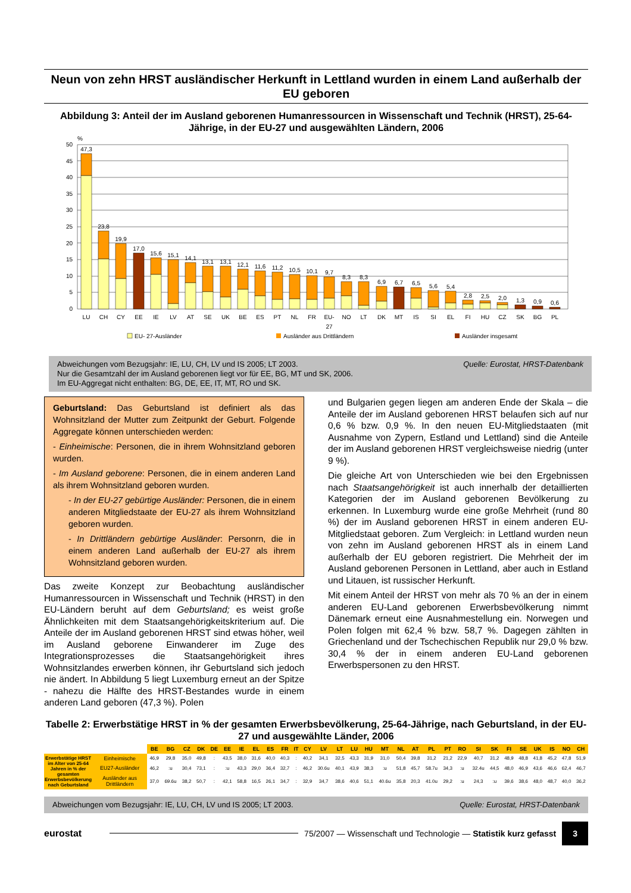Neun von zehn HRST ausländischer Herkunft in Lettland wurden in einem Land außerhalb der EU geboren
Abbildung 3: Anteil der im Ausland geborenen Humanressourcen in Wissenschaft und Technik (HRST), 25-64-Jährige, in der EU-27 und ausgewählten Ländern, 2006
%
50
45
40
35
30
25
20
15
10
5
0
47,3
23,8
19,9
17,0
15,6
15,1
14,1
13,1
13,1
12,1
11,6
11,2
10,5
10,1
9,7
8,3
8,3
6,9
6,7
6,5
5,6
5,4
2,8
2,5
2,0
1,3
0,9
0,6
LU
CH
CY
EE
IE
LV
AT
SE
UK
BE
ES
PT
NL
FR
EU-
27
NO
LT
DK
MT
IS
SI
EL
FI
HU
CZ
SK
BG
PL
EU- 27-Ausländer
Ausländer aus Drittländern
Ausländer insgesamt
Quelle: Eurostat, HRST-Datenbank Abweichungen vom Bezugsjahr: IE, LU, CH, LV und IS 2005; LT 2003.
Nur die Gesamtzahl der im Ausland geborenen liegt vor für EE, BG, MT und SK, 2006.
Im EU-Aggregat nicht enthalten: BG, DE, EE, IT, MT, RO und SK.
Geburtsland: Das Geburtsland ist definiert als das Wohnsitzland der Mutter zum Zeitpunkt der Geburt. Folgende Aggregate können unterschieden werden:
- Einheimische: Personen, die in ihrem Wohnsitzland geboren wurden.
- Im Ausland geborene: Personen, die in einem anderen Land als ihrem Wohnsitzland geboren wurden.
- In der EU-27 gebürtige Ausländer: Personen, die in einem anderen Mitgliedstaate der EU-27 als ihrem Wohnsitzland geboren wurden.
- In Drittländern gebürtige Ausländer: Personrn, die in einem anderen Land außerhalb der EU-27 als ihrem Wohnsitzland geboren wurden.
Das zweite Konzept zur Beobachtung ausländischer Humanressourcen in Wissenschaft und Technik (HRST) in den EU-Ländern beruht auf dem Geburtsland; es weist große Ähnlichkeiten mit dem Staatsangehörigkeitskriterium auf. Die Anteile der im Ausland geborenen HRST sind etwas höher, weil im Ausland geborene Einwanderer im Zuge des Integrationsprozesses die Staatsangehörigkeit ihres Wohnsitzlandes erwerben können, ihr Geburtsland sich jedoch nie ändert. In Abbildung 5 liegt Luxemburg erneut an der Spitze - nahezu die Hälfte des HRST-Bestandes wurde in einem anderen Land geboren (47,3 %). Polen
und Bulgarien gegen liegen am anderen Ende der Skala – die Anteile der im Ausland geborenen HRST belaufen sich auf nur 0,6 % bzw. 0,9 %. In den neuen EU-Mitgliedstaaten (mit Ausnahme von Zypern, Estland und Lettland) sind die Anteile der im Ausland geborenen HRST vergleichsweise niedrig (unter 9 %).
Die gleiche Art von Unterschieden wie bei den Ergebnissen nach Staatsangehörigkeit ist auch innerhalb der detaillierten Kategorien der im Ausland geborenen Bevölkerung zu erkennen. In Luxemburg wurde eine große Mehrheit (rund 80 %) der im Ausland geborenen HRST in einem anderen EU-Mitgliedstaat geboren. Zum Vergleich: in Lettland wurden neun von zehn im Ausland geborenen HRST als in einem Land außerhalb der EU geboren registriert. Die Mehrheit der im Ausland geborenen Personen in Lettland, aber auch in Estland und Litauen, ist russischer Herkunft.
Mit einem Anteil der HRST von mehr als 70 % an der in einem anderen EU-Land geborenen Erwerbsbevölkerung nimmt Dänemark erneut eine Ausnahmestellung ein. Norwegen und Polen folgen mit 62,4 % bzw. 58,7 %. Dagegen zählten in Griechenland und der Tschechischen Republik nur 29,0 % bzw. 30,4 % der in einem anderen EU-Land geborenen Erwerbspersonen zu den HRST.
Tabelle 2: Erwerbstätige HRST in % der gesamten Erwerbsbevölkerung, 25-64-Jährige, nach Geburtsland, in der EU-27 und ausgewählte Länder, 2006
| | | BE | BG | CZ | DK | DE | EE | IE | EL | ES | FR | IT | CY | LV | LT | LU | HU | MT | NL | AT | PL | PT | RO | SI | SK | FI | SE | UK | IS | NO | CH |
| Erwerbstätige HRST im Alter von 25-64 Jahren in % der gesamten Erwerbsbevölkerung nach Geburtsland | Einheimische | 46,9 | 29,8 | 35,0 | 49,8 | : | 43,5 | 38,0 | 31,6 | 40,0 | 40,3 | : | 40,2 | 34,1 | 32,5 | 43,3 | 31,9 | 31,0 | 50,4 | 39,8 | 31,2 | 21,2 | 22,9 | 40,7 | 31,2 | 48,9 | 48,8 | 41,8 | 45,2 | 47,8 | 51,9 |
| | EU27-Ausländer | 46,2 | :u | 30,4 | 73,1 | : | :u | 43,3 | 29,0 | 36,4 | 32,7 | : | 46,2 | 30.6u | 40,1 | 43,9 | 38,3 | :u | 51,8 | 45,7 | 58.7u | 34,3 | :u | 32.4u | 44,5 | 48,0 | 46,9 | 43,6 | 46,6 | 62,4 | 46,7 |
| | Ausländer aus Drittländern | 37,0 | 69.6u | 38,2 | 50,7 | : | 42,1 | 58,8 | 16,5 | 26,1 | 34,7 | : | 32,9 | 34,7 | 38,6 | 40,6 | 51,1 | 40.6u | 35,8 | 20,3 | 41.0u | 29,2 | :u | 24,3 | :u | 39,6 | 38,6 | 48,0 | 48,7 | 40,0 | 36,2 |
Quelle: Eurostat, HRST-Datenbank Abweichungen vom Bezugsjahr: IE, LU, CH, LV und IS 2005; LT 2003.
eurostat 75/2007 — Wissenschaft und Technologie — Statistik kurz gefasst 3